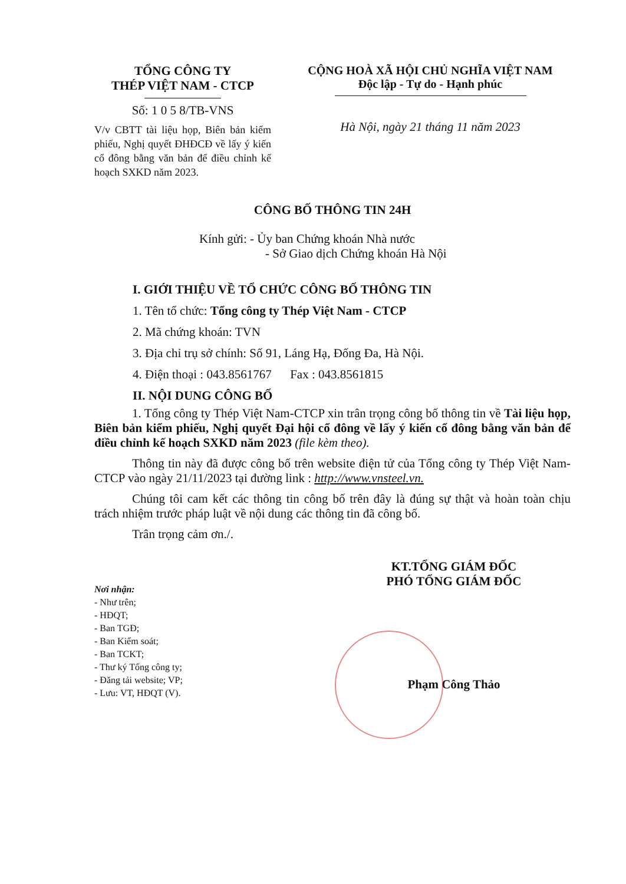TỔNG CÔNG TY
THÉP VIỆT NAM - CTCP
Số: 1 0 5 8/TB-VNS
V/v CBTT tài liệu họp, Biên bản kiểm phiếu, Nghị quyết ĐHĐCĐ về lấy ý kiến cổ đông bằng văn bản để điều chỉnh kế hoạch SXKD năm 2023.
CỘNG HOÀ XÃ HỘI CHỦ NGHĨA VIỆT NAM
Độc lập - Tự do - Hạnh phúc
Hà Nội, ngày 21 tháng 11 năm 2023
CÔNG BỐ THÔNG TIN 24H
Kính gửi: - Ủy ban Chứng khoán Nhà nước
- Sở Giao dịch Chứng khoán Hà Nội
I. GIỚI THIỆU VỀ TỔ CHỨC CÔNG BỐ THÔNG TIN
1. Tên tổ chức: Tổng công ty Thép Việt Nam - CTCP
2. Mã chứng khoán: TVN
3. Địa chỉ trụ sở chính: Số 91, Láng Hạ, Đống Đa, Hà Nội.
4. Điện thoại : 043.8561767 Fax : 043.8561815
II. NỘI DUNG CÔNG BỐ
1. Tổng công ty Thép Việt Nam-CTCP xin trân trọng công bố thông tin về Tài liệu họp, Biên bản kiểm phiếu, Nghị quyết Đại hội cổ đông về lấy ý kiến cổ đông bằng văn bản để điều chỉnh kế hoạch SXKD năm 2023 (file kèm theo).
Thông tin này đã được công bố trên website điện tử của Tổng công ty Thép Việt Nam-CTCP vào ngày 21/11/2023 tại đường link : http://www.vnsteel.vn.
Chúng tôi cam kết các thông tin công bố trên đây là đúng sự thật và hoàn toàn chịu trách nhiệm trước pháp luật về nội dung các thông tin đã công bố.
Trân trọng cảm ơn./.
Nơi nhận:
- Như trên;
- HĐQT;
- Ban TGĐ;
- Ban Kiểm soát;
- Ban TCKT;
- Thư ký Tổng công ty;
- Đăng tải website; VP;
- Lưu: VT, HĐQT (V).
KT.TỔNG GIÁM ĐỐC
PHÓ TỔNG GIÁM ĐỐC
Phạm Công Thảo